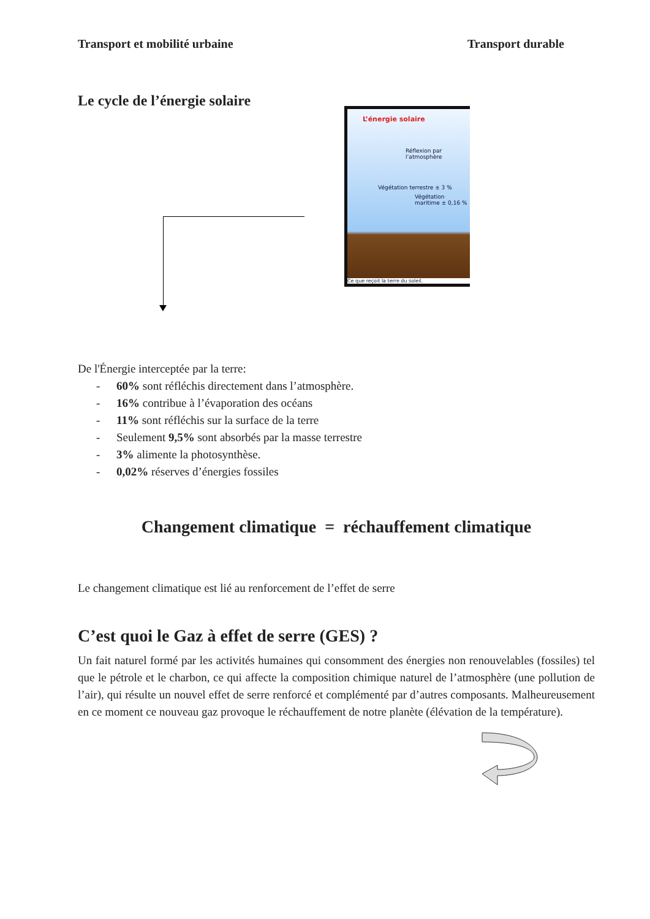Transport et mobilité urbaine Transport durable
Le cycle de l’énergie solaire
L’énergie solaire
Réflexion par l’atmosphère
Végétation terrestre ± 3 %
Végétation maritime ± 0,16 %
Ce que reçoit la terre du soleil.
De l'Énergie interceptée par la terre:
- 60% sont réfléchis directement dans l’atmosphère.
- 16% contribue à l’évaporation des océans
- 11% sont réfléchis sur la surface de la terre
- Seulement 9,5% sont absorbés par la masse terrestre
- 3% alimente la photosynthèse.
- 0,02% réserves d’énergies fossiles
Changement climatique = réchauffement climatique
Le changement climatique est lié au renforcement de l’effet de serre
C’est quoi le Gaz à effet de serre (GES) ?
Un fait naturel formé par les activités humaines qui consomment des énergies non renouvelables (fossiles) tel que le pétrole et le charbon, ce qui affecte la composition chimique naturel de l’atmosphère (une pollution de l’air), qui résulte un nouvel effet de serre renforcé et complémenté par d’autres composants. Malheureusement en ce moment ce nouveau gaz provoque le réchauffement de notre planète (élévation de la température).